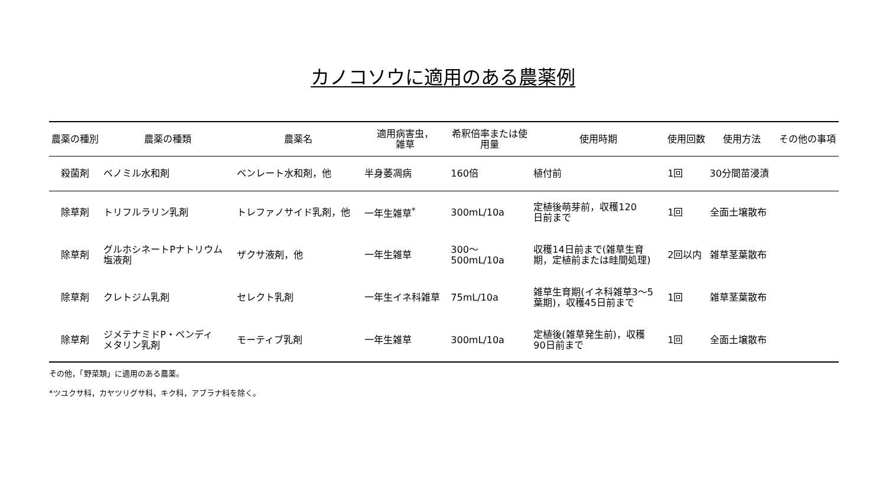カノコソウに適用のある農薬例
| 農薬の種別 | 農薬の種類 | 農薬名 | 適用病害虫， 雑草 | 希釈倍率または使 用量 | 使用時期 | 使用回数 | 使用方法 | その他の事項 |
| --- | --- | --- | --- | --- | --- | --- | --- | --- |
| 殺菌剤 | ベノミル水和剤 | ベンレート水和剤，他 | 半身萎凋病 | 160倍 | 植付前 | 1回 | 30分間苗浸漬 | |
| 除草剤 | トリフルラリン乳剤 | トレファノサイド乳剤，他 | 一年生雑草<sup>*</sup> | 300mL/10a | 定植後萌芽前，収穫120 日前まで | 1回 | 全面土壌散布 | |
| 除草剤 | グルホシネートPナトリウム 塩液剤 | ザクサ液剤，他 | 一年生雑草 | 300～ 500mL/10a | 収穫14日前まで(雑草生育 期，定植前または畦間処理) | 2回以内 | 雑草茎葉散布 | |
| 除草剤 | クレトジム乳剤 | セレクト乳剤 | 一年生イネ科雑草 | 75mL/10a | 雑草生育期(イネ科雑草3～5 葉期)，収穫45日前まで | 1回 | 雑草茎葉散布 | |
| 除草剤 | ジメテナミドP・ペンディ メタリン乳剤 | モーティブ乳剤 | 一年生雑草 | 300mL/10a | 定植後(雑草発生前)，収穫 90日前まで | 1回 | 全面土壌散布 | |
その他，「野菜類」に適用のある農薬。
*ツユクサ科，カヤツリグサ科，キク科，アブラナ科を除く。